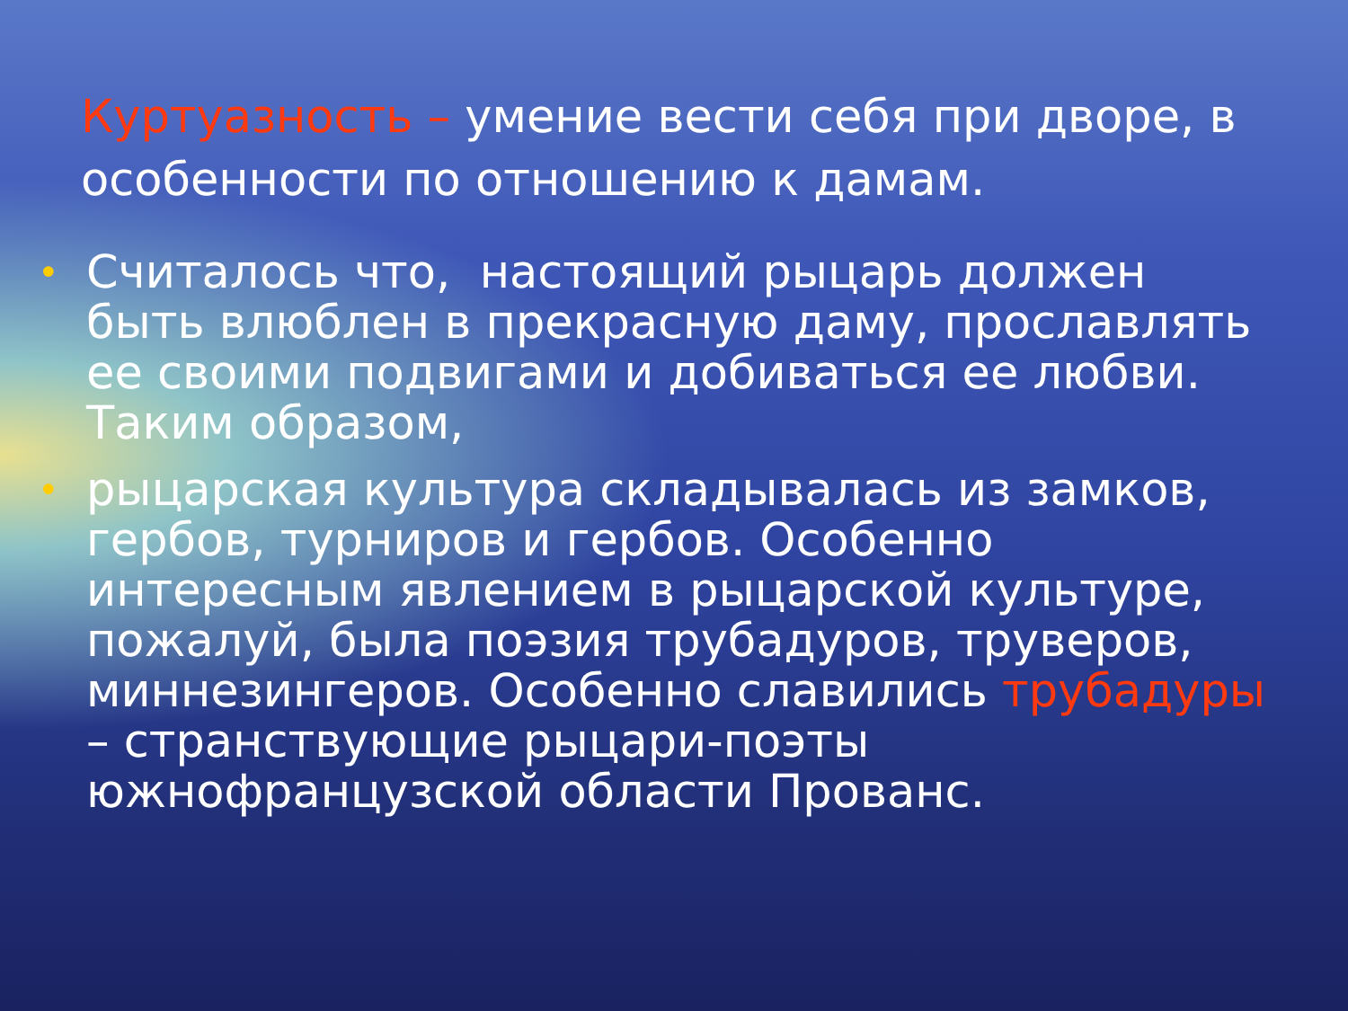Куртуазность – умение вести себя при дворе, в особенности по отношению к дамам.
• Считалось что, настоящий рыцарь должен быть влюблен в прекрасную даму, прославлять ее своими подвигами и добиваться ее любви. Таким образом,
• рыцарская культура складывалась из замков, гербов, турниров и гербов. Особенно интересным явлением в рыцарской культуре, пожалуй, была поэзия трубадуров, труверов, миннезингеров. Особенно славились трубадуры – странствующие рыцари-поэты южнофранцузской области Прованс.